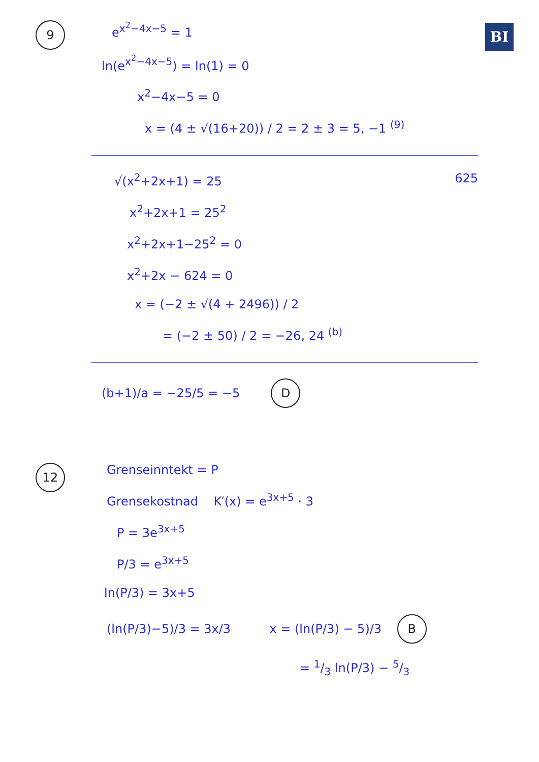BI
9
e<sup>x<sup>2</sup>−4x−5</sup> = 1
ln(e<sup>x<sup>2</sup>−4x−5</sup>) = ln(1) = 0
x<sup>2</sup>−4x−5 = 0
x = (4 ± √(16+20)) / 2 = 2 ± 3 = 5, −1 <sup>(9)</sup>
√(x<sup>2</sup>+2x+1) = 25 625
x<sup>2</sup>+2x+1 = 25<sup>2</sup>
x<sup>2</sup>+2x+1−25<sup>2</sup> = 0
x<sup>2</sup>+2x − 624 = 0
x = (−2 ± √(4 + 2496)) / 2
= (−2 ± 50) / 2 = −26, 24 <sup>(b)</sup>
(b+1)/a = −25/5 = −5 D
12
Grenseinntekt = P
Grensekostnad K′(x) = e<sup>3x+5</sup> · 3
P = 3e<sup>3x+5</sup>
P/3 = e<sup>3x+5</sup>
ln(P/3) = 3x+5
(ln(P/3)−5)/3 = 3x/3 x = (ln(P/3) − 5)/3 B
= 1/3 ln(P/3) − 5/3